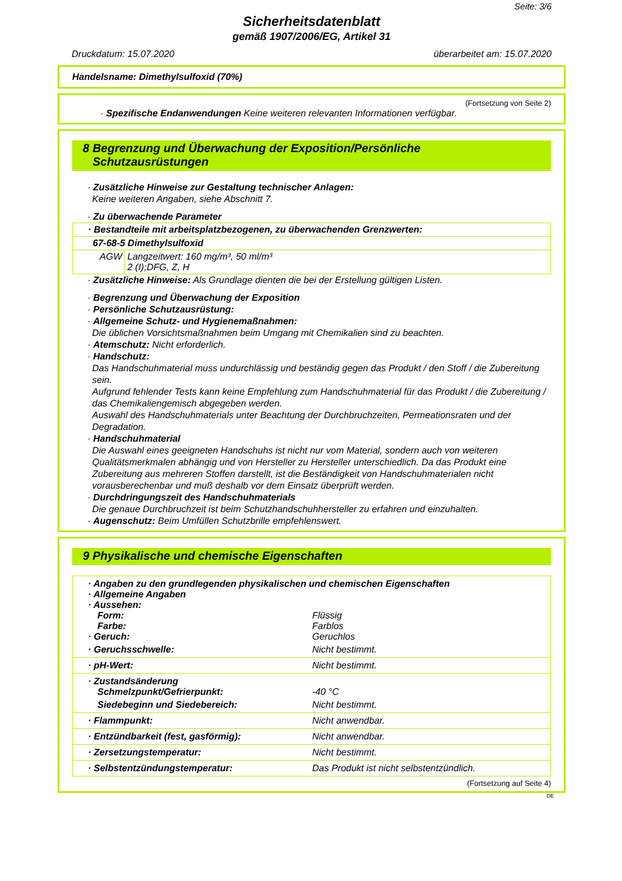Seite: 3/6
Sicherheitsdatenblatt
gemäß 1907/2006/EG, Artikel 31
Druckdatum: 15.07.2020 überarbeitet am: 15.07.2020
Handelsname: Dimethylsulfoxid (70%)
(Fortsetzung von Seite 2)
· Spezifische Endanwendungen Keine weiteren relevanten Informationen verfügbar.
8 Begrenzung und Überwachung der Exposition/Persönliche
Schutzausrüstungen
· Zusätzliche Hinweise zur Gestaltung technischer Anlagen:
Keine weiteren Angaben, siehe Abschnitt 7.
· Zu überwachende Parameter
| · Bestandteile mit arbeitsplatzbezogenen, zu überwachenden Grenzwerten: | |
| 67-68-5 Dimethylsulfoxid | |
| AGW | Langzeitwert: 160 mg/m³, 50 ml/m³ 2 (I);DFG, Z, H |
· Zusätzliche Hinweise: Als Grundlage dienten die bei der Erstellung gültigen Listen.
· Begrenzung und Überwachung der Exposition
· Persönliche Schutzausrüstung:
· Allgemeine Schutz- und Hygienemaßnahmen:
Die üblichen Vorsichtsmaßnahmen beim Umgang mit Chemikalien sind zu beachten.
· Atemschutz: Nicht erforderlich.
· Handschutz:
Das Handschuhmaterial muss undurchlässig und beständig gegen das Produkt / den Stoff / die Zubereitung sein.
Aufgrund fehlender Tests kann keine Empfehlung zum Handschuhmaterial für das Produkt / die Zubereitung / das Chemikaliengemisch abgegeben werden.
Auswahl des Handschuhmaterials unter Beachtung der Durchbruchzeiten, Permeationsraten und der Degradation.
· Handschuhmaterial
Die Auswahl eines geeigneten Handschuhs ist nicht nur vom Material, sondern auch von weiteren Qualitätsmerkmalen abhängig und von Hersteller zu Hersteller unterschiedlich. Da das Produkt eine Zubereitung aus mehreren Stoffen darstellt, ist die Beständigkeit von Handschuhmaterialen nicht vorausberechenbar und muß deshalb vor dem Einsatz überprüft werden.
· Durchdringungszeit des Handschuhmaterials
Die genaue Durchbruchzeit ist beim Schutzhandschuhhersteller zu erfahren und einzuhalten.
· Augenschutz: Beim Umfüllen Schutzbrille empfehlenswert.
9 Physikalische und chemische Eigenschaften
| · Angaben zu den grundlegenden physikalischen und chemischen Eigenschaften | |
| · Allgemeine Angaben | |
| · Aussehen: | |
| Form: | Flüssig |
| Farbe: | Farblos |
| · Geruch: | Geruchlos |
| · Geruchsschwelle: | Nicht bestimmt. |
| · pH-Wert: | Nicht bestimmt. |
| · Zustandsänderung | |
| Schmelzpunkt/Gefrierpunkt: | -40 °C |
| Siedebeginn und Siedebereich: | Nicht bestimmt. |
| · Flammpunkt: | Nicht anwendbar. |
| · Entzündbarkeit (fest, gasförmig): | Nicht anwendbar. |
| · Zersetzungstemperatur: | Nicht bestimmt. |
| · Selbstentzündungstemperatur: | Das Produkt ist nicht selbstentzündlich. |
(Fortsetzung auf Seite 4)
DE